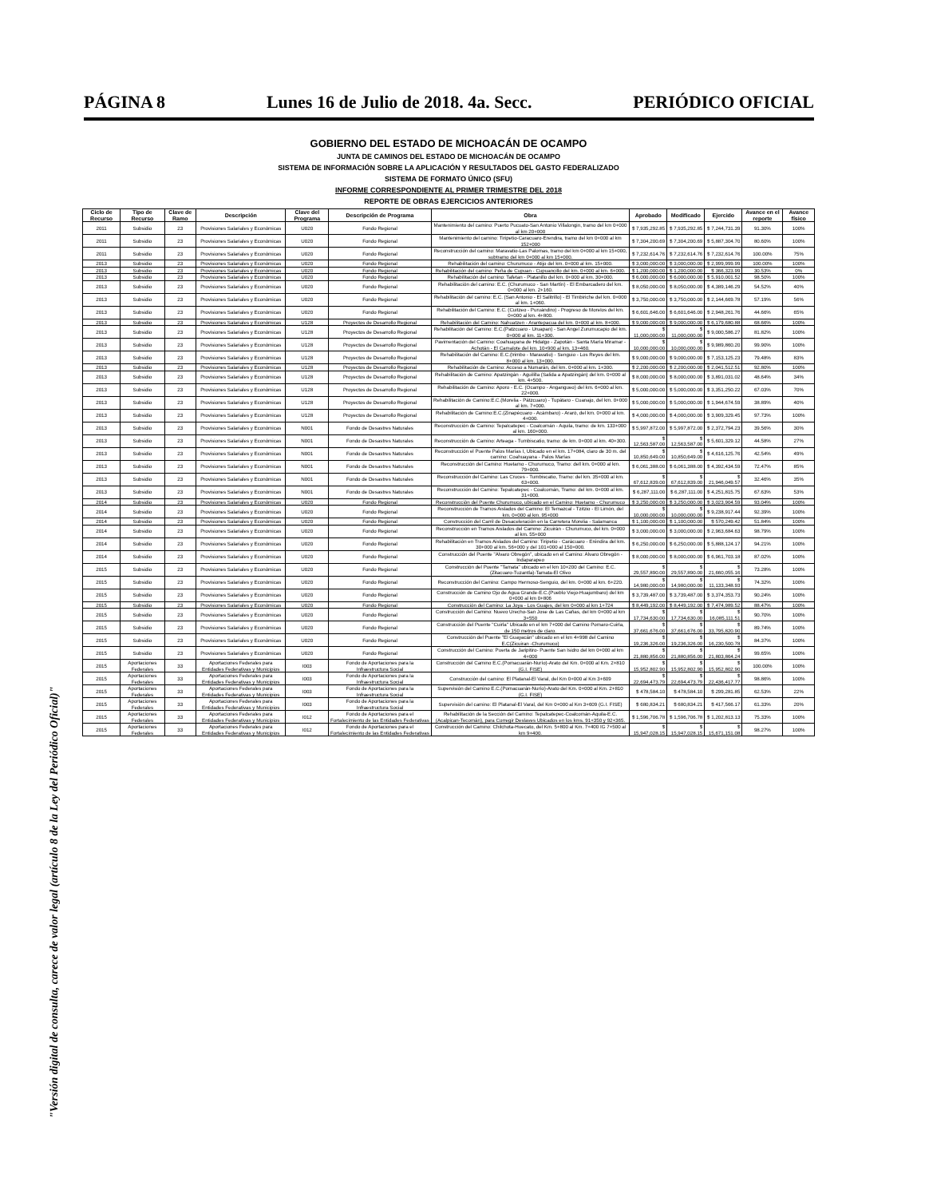PÁGINA 8 Lunes 16 de Julio de 2018. 4a. Secc. PERIÓDICO OFICIAL
"Versión digital de consulta, carece de valor legal (artículo 8 de la Ley del Periódico Oficial)"
GOBIERNO DEL ESTADO DE MICHOACÁN DE OCAMPO
JUNTA DE CAMINOS DEL ESTADO DE MICHOACÁN DE OCAMPO
SISTEMA DE INFORMACIÓN SOBRE LA APLICACIÓN Y RESULTADOS DEL GASTO FEDERALIZADO
SISTEMA DE FORMATO ÚNICO (SFU)
INFORME CORRESPONDIENTE AL PRIMER TRIMESTRE DEL 2018
REPORTE DE OBRAS EJERCICIOS ANTERIORES
| Ciclo de Recurso | Tipo de Recurso | Clave de Ramo | Descripción | Clave del Programa | Descripción de Programa | Obra | Aprobado | Modificado | Ejercido | Avance en el reporte | Avance físico |
| --- | --- | --- | --- | --- | --- | --- | --- | --- | --- | --- | --- |
| 2011 | Subsidio | 23 | Provisiones Salariales y Económicas | U020 | Fondo Regional | Mantenimiento del camino: Puerto Pucuato-San Antonio Villalongin, tramo del km 0+000 al km 20+000 | $ 7,935,292.85 | $ 7,935,292.85 | $ 7,244,731.39 | 91.30% | 100% |
| 2011 | Subsidio | 23 | Provisiones Salariales y Económicas | U020 | Fondo Regional | Mantenimiento del camino: Tiripetio-Caracuaro-Erendira, tramo del km 0+000 al km 152+000 | $ 7,304,200.69 | $ 7,304,200.69 | $ 5,887,304.70 | 80.60% | 100% |
| 2011 | Subsidio | 23 | Provisiones Salariales y Económicas | U020 | Fondo Regional | Reconstrucción del camino: Maravatio-Las Palomas, tramo del km 0+000 al km 15+000, subtramo del km 0+000 al km 15+000. | $ 7,232,614.76 | $ 7,232,614.76 | $ 7,232,614.76 | 100.00% | 75% |
| 2013 | Subsidio | 23 | Provisiones Salariales y Económicas | U020 | Fondo Regional | Rehabilitación del camino: Churumuco - Atijo del km. 0+000 al km. 15+000. | $ 3,000,000.00 | $ 3,000,000.00 | $ 2,999,999.99 | 100.00% | 100% |
| 2013 | Subsidio | 23 | Provisiones Salariales y Económicas | U020 | Fondo Regional | Rehabilitación del camino: Peña de Cupuan - Cupuancillo del km. 0+000 al km. 6+000. | $ 1,200,000.00 | $ 1,200,000.00 | $ 366,323.99 | 30.53% | 0% |
| 2013 | Subsidio | 23 | Provisiones Salariales y Económicas | U020 | Fondo Regional | Rehabilitación del camino: Tafetan - Platanillo del km. 0+000 al km. 30+000. | $ 6,000,000.00 | $ 6,000,000.00 | $ 5,910,001.52 | 98.50% | 100% |
| 2013 | Subsidio | 23 | Provisiones Salariales y Económicas | U020 | Fondo Regional | Rehabilitación del camino: E.C. (Churumuco - San Martín) - El Embarcadero del km. 0+000 al km. 2+160. | $ 8,050,000.00 | $ 8,050,000.00 | $ 4,389,146.29 | 54.52% | 40% |
| 2013 | Subsidio | 23 | Provisiones Salariales y Económicas | U020 | Fondo Regional | Rehabilitación del camino: E.C. (San Antonio - El Salitrillo) - El Timbiriche del km. 0+000 al km. 1+060. | $ 3,750,000.00 | $ 3,750,000.00 | $ 2,144,669.78 | 57.19% | 56% |
| 2013 | Subsidio | 23 | Provisiones Salariales y Económicas | U020 | Fondo Regional | Rehabilitación del Camino: E.C. (Cuitzeo - Puruándiro) - Progreso de Morelos del km. 0+000 al km. 4+800. | $ 6,601,646.00 | $ 6,601,646.00 | $ 2,948,261.76 | 44.66% | 65% |
| 2013 | Subsidio | 23 | Provisiones Salariales y Económicas | U128 | Proyectos de Desarrollo Regional | Rehabilitación del Camino: Nahuatzen - Arantepacua del km. 0+000 al km. 8+000. | $ 9,000,000.00 | $ 9,000,000.00 | $ 6,179,680.88 | 68.66% | 100% |
| 2013 | Subsidio | 23 | Provisiones Salariales y Económicas | U128 | Proyectos de Desarrollo Regional | Rehabilitación del Camino: E.C.(Patzcuaro - Uruapan) - San Angel Zurumucapio del km. 0+000 al km. 11+300. | $ 11,000,000.00 | $ 11,000,000.00 | $ 9,000,586.27 | 81.82% | 100% |
| 2013 | Subsidio | 23 | Provisiones Salariales y Económicas | U128 | Proyectos de Desarrollo Regional | Pavimentación del Camino: Coahuayana de Hidalgo - Zapotán - Santa María Miramar - Achotán - El Camalote del km. 10+900 al km. 13+460. | $ 10,000,000.00 | $ 10,000,000.00 | $ 9,989,860.20 | 99.90% | 100% |
| 2013 | Subsidio | 23 | Provisiones Salariales y Económicas | U128 | Proyectos de Desarrollo Regional | Rehabilitación del Camino: E.C.(Irimbo - Maravatio) - Senguio - Los Reyes del km. 8+000 al km. 13+000. | $ 9,000,000.00 | $ 9,000,000.00 | $ 7,153,125.23 | 79.48% | 83% |
| 2013 | Subsidio | 23 | Provisiones Salariales y Económicas | U128 | Proyectos de Desarrollo Regional | Rehabilitación de Camino: Acceso a Numarán, del km. 0+000 al km. 1+300. | $ 2,200,000.00 | $ 2,200,000.00 | $ 2,041,512.51 | 92.80% | 100% |
| 2013 | Subsidio | 23 | Provisiones Salariales y Económicas | U128 | Proyectos de Desarrollo Regional | Rehabilitación de Camino: Apatzingán - Aguililla (Salida a Apatzingán) del km. 0+000 al km. 4+500. | $ 8,000,000.00 | $ 8,000,000.00 | $ 3,891,031.02 | 48.64% | 34% |
| 2013 | Subsidio | 23 | Provisiones Salariales y Económicas | U128 | Proyectos de Desarrollo Regional | Rehabilitación de Camino: Aporo - E.C. (Ocampo - Angangueo) del km. 6+000 al km. 22+000. | $ 5,000,000.00 | $ 5,000,000.00 | $ 3,351,250.22 | 67.03% | 70% |
| 2013 | Subsidio | 23 | Provisiones Salariales y Económicas | U128 | Proyectos de Desarrollo Regional | Rehabilitación de Camino:E.C.(Morelia - Pátzcuaro) - Tupátaro - Cuanajo, del km. 0+000 al km. 7+000. | $ 5,000,000.00 | $ 5,000,000.00 | $ 1,944,674.59 | 38.89% | 40% |
| 2013 | Subsidio | 23 | Provisiones Salariales y Económicas | U128 | Proyectos de Desarrollo Regional | Rehabilitación de Camino:E.C.(Zinapécuaro - Acámbaro) - Araró, del km. 0+000 al km. 4+000. | $ 4,000,000.00 | $ 4,000,000.00 | $ 3,909,329.45 | 97.73% | 100% |
| 2013 | Subsidio | 23 | Provisiones Salariales y Económicas | N001 | Fondo de Desastres Naturales | Reconstrucción de Camino: Tepalcatepec - Coalcomán - Aquila, tramo: de km. 133+000 al km. 160+000. | $ 5,997,872.00 | $ 5,997,872.00 | $ 2,372,794.23 | 39.56% | 30% |
| 2013 | Subsidio | 23 | Provisiones Salariales y Económicas | N001 | Fondo de Desastres Naturales | Reconstrucción de Camino: Arteaga - Tumbiscatio, tramo: de km. 0+000 al km. 40+300. | $ 12,563,587.00 | $ 12,563,587.00 | $ 5,601,329.12 | 44.58% | 27% |
| 2013 | Subsidio | 23 | Provisiones Salariales y Económicas | N001 | Fondo de Desastres Naturales | Reconstrucción el Puente Palos Marías I, Ubicado en el km. 17+084, claro de 30 m. del camino: Coahuayana - Palos Marías | $ 10,850,649.00 | $ 10,850,649.00 | $ 4,616,125.76 | 42.54% | 49% |
| 2013 | Subsidio | 23 | Provisiones Salariales y Económicas | N001 | Fondo de Desastres Naturales | Reconstrucción del Camino: Huetamo - Churumuco, Tramo: dell km. 0+000 al km. 79+000. | $ 6,061,388.00 | $ 6,061,388.00 | $ 4,392,434.59 | 72.47% | 85% |
| 2013 | Subsidio | 23 | Provisiones Salariales y Económicas | N001 | Fondo de Desastres Naturales | Reconstrucción del Camino: Las Cruces - Tumbiscatio, Tramo: del km. 35+000 al km. 63+000. | $ 67,612,839.00 | $ 67,612,839.00 | $ 21,946,049.57 | 32.46% | 35% |
| 2013 | Subsidio | 23 | Provisiones Salariales y Económicas | N001 | Fondo de Desastres Naturales | Reconstrucción del Camino: Tepalcatepec - Coalcomán, Tramo: del km. 0+000 al km. 31+000. | $ 6,287,111.00 | $ 6,287,111.00 | $ 4,251,815.75 | 67.63% | 53% |
| 2014 | Subsidio | 23 | Provisiones Salariales y Económicas | U020 | Fondo Regional | Reconstrucción del Puente Churumuco, ubicado en el Camino: Huetamo - Churumuco | $ 3,250,000.00 | $ 3,250,000.00 | $ 3,023,904.59 | 93.04% | 100% |
| 2014 | Subsidio | 23 | Provisiones Salariales y Económicas | U020 | Fondo Regional | Reconstrucción de Tramos Aislados del Camino: El Temazcal - Tzitzio - El Limón, del km. 0+000 al km. 95+000 | $ 10,000,000.00 | $ 10,000,000.00 | $ 9,238,917.44 | 92.39% | 100% |
| 2014 | Subsidio | 23 | Provisiones Salariales y Económicas | U020 | Fondo Regional | Construcción del Carril de Desaceleración en la Carretera Morelia - Salamanca | $ 1,100,000.00 | $ 1,100,000.00 | $ 570,249.42 | 51.84% | 100% |
| 2014 | Subsidio | 23 | Provisiones Salariales y Económicas | U020 | Fondo Regional | Reconstrucción en Tramos Aislados del Camino: Zicuirán - Churumuco, del km. 0+000 al km. 55+000 | $ 3,000,000.00 | $ 3,000,000.00 | $ 2,963,684.63 | 98.79% | 100% |
| 2014 | Subsidio | 23 | Provisiones Salariales y Económicas | U020 | Fondo Regional | Rehabilitación en Tramos Aislados del Camino: Tiripetio - Carácuaro - Eréndira del km. 30+000 al km. 56+000 y del 101+000 al 150+000. | $ 6,250,000.00 | $ 6,250,000.00 | $ 5,888,124.17 | 94.21% | 100% |
| 2014 | Subsidio | 23 | Provisiones Salariales y Económicas | U020 | Fondo Regional | Construcción del Puente "Alvaro Obregón", ubicado en el Camino: Alvaro Obregón -Indaparapeo | $ 8,000,000.00 | $ 8,000,000.00 | $ 6,961,703.18 | 87.02% | 100% |
| 2015 | Subsidio | 23 | Provisiones Salariales y Económicas | U020 | Fondo Regional | Construcción del Puente "Tamata" ubicado en el km 10+200 del Camino: E.C. (Zitacuaro-Tuzantla)-Tamata-El Olivo | $ 29,557,890.00 | $ 29,557,890.00 | $ 21,660,055.16 | 73.28% | 100% |
| 2015 | Subsidio | 23 | Provisiones Salariales y Económicas | U020 | Fondo Regional | Reconstrucción del Camino: Campo Hermoso-Senguio, del km. 0+000 al km. 6+220. | $ 14,980,000.00 | $ 14,980,000.00 | $ 11,133,348.93 | 74.32% | 100% |
| 2015 | Subsidio | 23 | Provisiones Salariales y Económicas | U020 | Fondo Regional | Construcción de Camino Ojo de Agua Grande-E.C.(Pueblo Viejo-Huajumbaro) del km 0+000 al km 0+806 | $ 3,739,487.00 | $ 3,739,487.00 | $ 3,374,353.73 | 90.24% | 100% |
| 2015 | Subsidio | 23 | Provisiones Salariales y Económicas | U020 | Fondo Regional | Construcción del Camino: La Joya - Los Guajes, del km 0+000 al km 1+724 | $ 8,449,192.00 | $ 8,449,192.00 | $ 7,474,989.52 | 88.47% | 100% |
| 2015 | Subsidio | 23 | Provisiones Salariales y Económicas | U020 | Fondo Regional | Construcción del Camino: Nuevo Urecho-San Jose de Las Cañas, del km 0+000 al km 3+550 | $ 17,734,630.00 | $ 17,734,630.00 | $ 16,085,111.51 | 90.70% | 100% |
| 2015 | Subsidio | 23 | Provisiones Salariales y Económicas | U020 | Fondo Regional | Construcción del Puente "Cuirla" Ubicado en el km 7+000 del Camino Pomaro-Cuirla, de 150 metros de claro. | $ 37,661,676.00 | $ 37,661,676.00 | $ 33,795,820.90 | 89.74% | 100% |
| 2015 | Subsidio | 23 | Provisiones Salariales y Económicas | U020 | Fondo Regional | Construcción del Puente "El Guayacán" ubicado en el km 4+998 del Camino E.C(Zicuiran -Churumuco) | $ 19,236,326.00 | $ 19,236,326.00 | $ 16,230,500.78 | 84.37% | 100% |
| 2015 | Subsidio | 23 | Provisiones Salariales y Económicas | U020 | Fondo Regional | Construcción del Camino: Puerta de Jaripitiro- Puente San Isidro del km 0+000 al km 4+000 | $ 21,880,856.00 | $ 21,880,856.00 | $ 21,803,864.24 | 99.65% | 100% |
| 2015 | Aportaciones Federales | 33 | Aportaciones Federales para Entidades Federativas y Municipios | I003 | Fondo de Aportaciones para la Infraestructura Social | Construcción del Camino E.C.(Pomacuarán-Nurío)-Arato del Km. 0+000 al Km. 2+810 (G.I. FISE) | $ 15,952,802.90 | $ 15,952,802.90 | $ 15,952,802.90 | 100.00% | 100% |
| 2015 | Aportaciones Federales | 33 | Aportaciones Federales para Entidades Federativas y Municipios | I003 | Fondo de Aportaciones para la Infraestructura Social | Construcción del camino: El Platanal-El Varal, del Km 0+000 al Km 3+609 | $ 22,694,473.79 | $ 22,694,473.79 | $ 22,436,417.77 | 98.86% | 100% |
| 2015 | Aportaciones Federales | 33 | Aportaciones Federales para Entidades Federativas y Municipios | I003 | Fondo de Aportaciones para la Infraestructura Social | Supervisión del Camino E.C.(Pomacuarán-Nurío)-Arato del Km. 0+000 al Km. 2+810 (G.I. FISE) | $ 478,584.10 | $ 478,584.10 | $ 299,281.85 | 62.53% | 22% |
| 2015 | Aportaciones Federales | 33 | Aportaciones Federales para Entidades Federativas y Municipios | I003 | Fondo de Aportaciones para la Infraestructura Social | Supervisión del camino: El Platanal-El Varal, del Km 0+000 al Km 3+609 (G.I. FISE) | $ 680,834.21 | $ 680,834.21 | $ 417,566.17 | 61.33% | 20% |
| 2015 | Aportaciones Federales | 33 | Aportaciones Federales para Entidades Federativas y Municipios | I012 | Fondo de Aportaciones para el Fortalecimiento de las Entidades Federativas | Rehabilitación de la Sección del Camino: Tepalcatepec-Coalcomán-Aquila-E.C.(Acalpican-Tecomán), para Corregir Deslaves Ubicados en los kms. 91+350 y 92+365. | $ 1,596,706.78 | $ 1,596,706.78 | $ 1,202,813.13 | 75.33% | 100% |
| 2015 | Aportaciones Federales | 33 | Aportaciones Federales para Entidades Federativas y Municipios | I012 | Fondo de Aportaciones para el Fortalecimiento de las Entidades Federativas | Construcción del Camino: Chilchota-Huecato, del Km. 5+800 al Km. 7+400 IG 7+500 al km 9+400. | $ 15,947,028.15 | $ 15,947,028.15 | $ 15,671,151.08 | 98.27% | 100% |